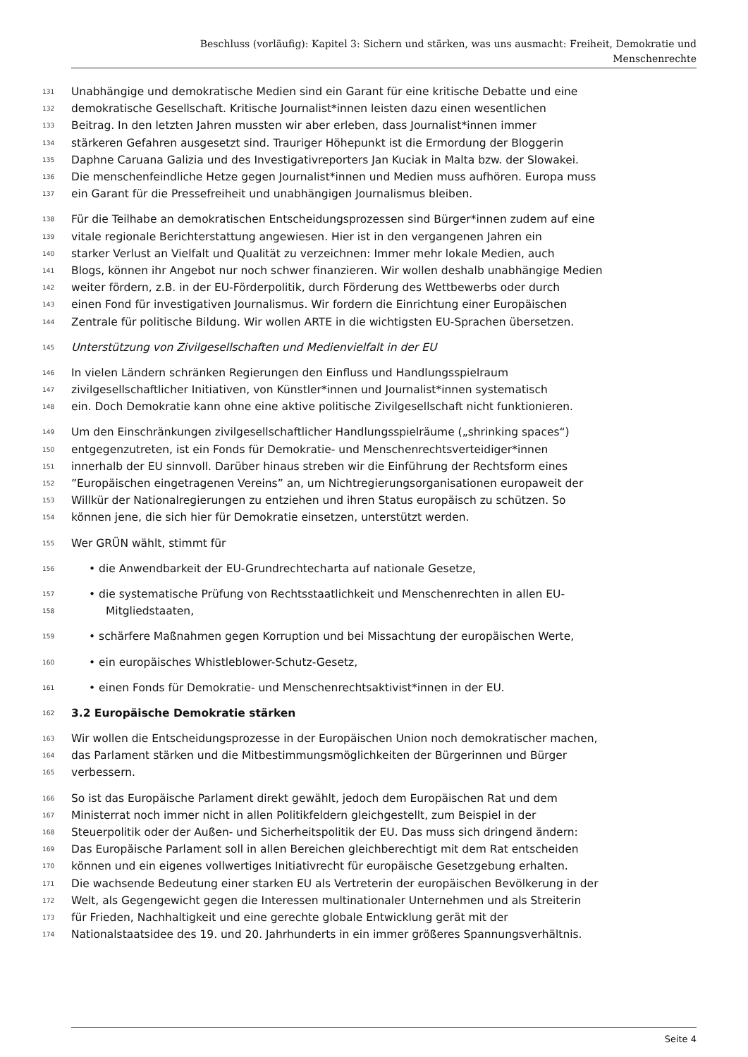Beschluss (vorläufig): Kapitel 3: Sichern und stärken, was uns ausmacht: Freiheit, Demokratie und
Menschenrechte
131 Unabhängige und demokratische Medien sind ein Garant für eine kritische Debatte und eine
132 demokratische Gesellschaft. Kritische Journalist*innen leisten dazu einen wesentlichen
133 Beitrag. In den letzten Jahren mussten wir aber erleben, dass Journalist*innen immer
134 stärkeren Gefahren ausgesetzt sind. Trauriger Höhepunkt ist die Ermordung der Bloggerin
135 Daphne Caruana Galizia und des Investigativreporters Jan Kuciak in Malta bzw. der Slowakei.
136 Die menschenfeindliche Hetze gegen Journalist*innen und Medien muss aufhören. Europa muss
137 ein Garant für die Pressefreiheit und unabhängigen Journalismus bleiben.
138 Für die Teilhabe an demokratischen Entscheidungsprozessen sind Bürger*innen zudem auf eine
139 vitale regionale Berichterstattung angewiesen. Hier ist in den vergangenen Jahren ein
140 starker Verlust an Vielfalt und Qualität zu verzeichnen: Immer mehr lokale Medien, auch
141 Blogs, können ihr Angebot nur noch schwer finanzieren. Wir wollen deshalb unabhängige Medien
142 weiter fördern, z.B. in der EU-Förderpolitik, durch Förderung des Wettbewerbs oder durch
143 einen Fond für investigativen Journalismus. Wir fordern die Einrichtung einer Europäischen
144 Zentrale für politische Bildung. Wir wollen ARTE in die wichtigsten EU-Sprachen übersetzen.
145 Unterstützung von Zivilgesellschaften und Medienvielfalt in der EU
146 In vielen Ländern schränken Regierungen den Einfluss und Handlungsspielraum
147 zivilgesellschaftlicher Initiativen, von Künstler*innen und Journalist*innen systematisch
148 ein. Doch Demokratie kann ohne eine aktive politische Zivilgesellschaft nicht funktionieren.
149 Um den Einschränkungen zivilgesellschaftlicher Handlungsspielräume („shrinking spaces“)
150 entgegenzutreten, ist ein Fonds für Demokratie- und Menschenrechtsverteidiger*innen
151 innerhalb der EU sinnvoll. Darüber hinaus streben wir die Einführung der Rechtsform eines
152”Europäischen eingetragenen Vereins” an, um Nichtregierungsorganisationen europaweit der
153 Willkür der Nationalregierungen zu entziehen und ihren Status europäisch zu schützen. So
154 können jene, die sich hier für Demokratie einsetzen, unterstützt werden.
155 Wer GRÜN wählt, stimmt für
156 • die Anwendbarkeit der EU-Grundrechtecharta auf nationale Gesetze,
157 • die systematische Prüfung von Rechtsstaatlichkeit und Menschenrechten in allen EU-
158 Mitgliedstaaten,
159 • schärfere Maßnahmen gegen Korruption und bei Missachtung der europäischen Werte,
160 • ein europäisches Whistleblower-Schutz-Gesetz,
161 • einen Fonds für Demokratie- und Menschenrechtsaktivist*innen in der EU.
162 3.2 Europäische Demokratie stärken
163 Wir wollen die Entscheidungsprozesse in der Europäischen Union noch demokratischer machen,
164 das Parlament stärken und die Mitbestimmungsmöglichkeiten der Bürgerinnen und Bürger
165 verbessern.
166 So ist das Europäische Parlament direkt gewählt, jedoch dem Europäischen Rat und dem
167 Ministerrat noch immer nicht in allen Politikfeldern gleichgestellt, zum Beispiel in der
168 Steuerpolitik oder der Außen- und Sicherheitspolitik der EU. Das muss sich dringend ändern:
169 Das Europäische Parlament soll in allen Bereichen gleichberechtigt mit dem Rat entscheiden
170 können und ein eigenes vollwertiges Initiativrecht für europäische Gesetzgebung erhalten.
171 Die wachsende Bedeutung einer starken EU als Vertreterin der europäischen Bevölkerung in der
172 Welt, als Gegengewicht gegen die Interessen multinationaler Unternehmen und als Streiterin
173 für Frieden, Nachhaltigkeit und eine gerechte globale Entwicklung gerät mit der
174 Nationalstaatsidee des 19. und 20. Jahrhunderts in ein immer größeres Spannungsverhältnis.
Seite 4